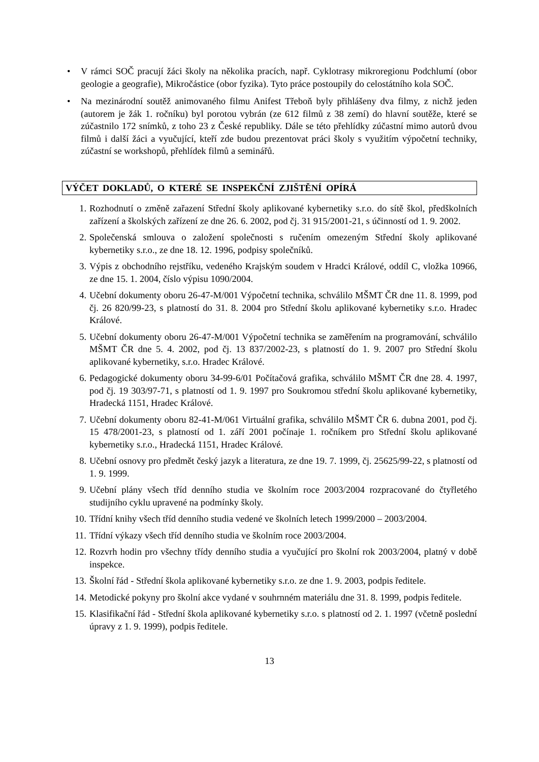• V rámci SOČ pracují žáci školy na několika pracích, např. Cyklotrasy mikroregionu Podchlumí (obor geologie a geografie), Mikročástice (obor fyzika). Tyto práce postoupily do celostátního kola SOČ.
• Na mezinárodní soutěž animovaného filmu Anifest Třeboň byly přihlášeny dva filmy, z nichž jeden (autorem je žák 1. ročníku) byl porotou vybrán (ze 612 filmů z 38 zemí) do hlavní soutěže, které se zúčastnilo 172 snímků, z toho 23 z České republiky. Dále se této přehlídky zúčastní mimo autorů dvou filmů i další žáci a vyučující, kteří zde budou prezentovat práci školy s využitím výpočetní techniky, zúčastní se workshopů, přehlídek filmů a seminářů.
VÝČET DOKLADŮ, O KTERÉ SE INSPEKČNÍ ZJIŠTĚNÍ OPÍRÁ
1. Rozhodnutí o změně zařazení Střední školy aplikované kybernetiky s.r.o. do sítě škol, předškolních zařízení a školských zařízení ze dne 26. 6. 2002, pod čj. 31 915/2001-21, s účinností od 1. 9. 2002.
2. Společenská smlouva o založení společnosti s ručením omezeným Střední školy aplikované kybernetiky s.r.o., ze dne 18. 12. 1996, podpisy společníků.
3. Výpis z obchodního rejstříku, vedeného Krajským soudem v Hradci Králové, oddíl C, vložka 10966, ze dne 15. 1. 2004, číslo výpisu 1090/2004.
4. Učební dokumenty oboru 26-47-M/001 Výpočetní technika, schválilo MŠMT ČR dne 11. 8. 1999, pod čj. 26 820/99-23, s platností do 31. 8. 2004 pro Střední školu aplikované kybernetiky s.r.o. Hradec Králové.
5. Učební dokumenty oboru 26-47-M/001 Výpočetní technika se zaměřením na programování, schválilo MŠMT ČR dne 5. 4. 2002, pod čj. 13 837/2002-23, s platností do 1. 9. 2007 pro Střední školu aplikované kybernetiky, s.r.o. Hradec Králové.
6. Pedagogické dokumenty oboru 34-99-6/01 Počítačová grafika, schválilo MŠMT ČR dne 28. 4. 1997, pod čj. 19 303/97-71, s platností od 1. 9. 1997 pro Soukromou střední školu aplikované kybernetiky, Hradecká 1151, Hradec Králové.
7. Učební dokumenty oboru 82-41-M/061 Virtuální grafika, schválilo MŠMT ČR 6. dubna 2001, pod čj. 15 478/2001-23, s platností od 1. září 2001 počínaje 1. ročníkem pro Střední školu aplikované kybernetiky s.r.o., Hradecká 1151, Hradec Králové.
8. Učební osnovy pro předmět český jazyk a literatura, ze dne 19. 7. 1999, čj. 25625/99-22, s platností od 1. 9. 1999.
9. Učební plány všech tříd denního studia ve školním roce 2003/2004 rozpracované do čtyřletého studijního cyklu upravené na podmínky školy.
10. Třídní knihy všech tříd denního studia vedené ve školních letech 1999/2000 – 2003/2004.
11. Třídní výkazy všech tříd denního studia ve školním roce 2003/2004.
12. Rozvrh hodin pro všechny třídy denního studia a vyučující pro školní rok 2003/2004, platný v době inspekce.
13. Školní řád - Střední škola aplikované kybernetiky s.r.o. ze dne 1. 9. 2003, podpis ředitele.
14. Metodické pokyny pro školní akce vydané v souhrnném materiálu dne 31. 8. 1999, podpis ředitele.
15. Klasifikační řád - Střední škola aplikované kybernetiky s.r.o. s platností od 2. 1. 1997 (včetně poslední úpravy z 1. 9. 1999), podpis ředitele.
13